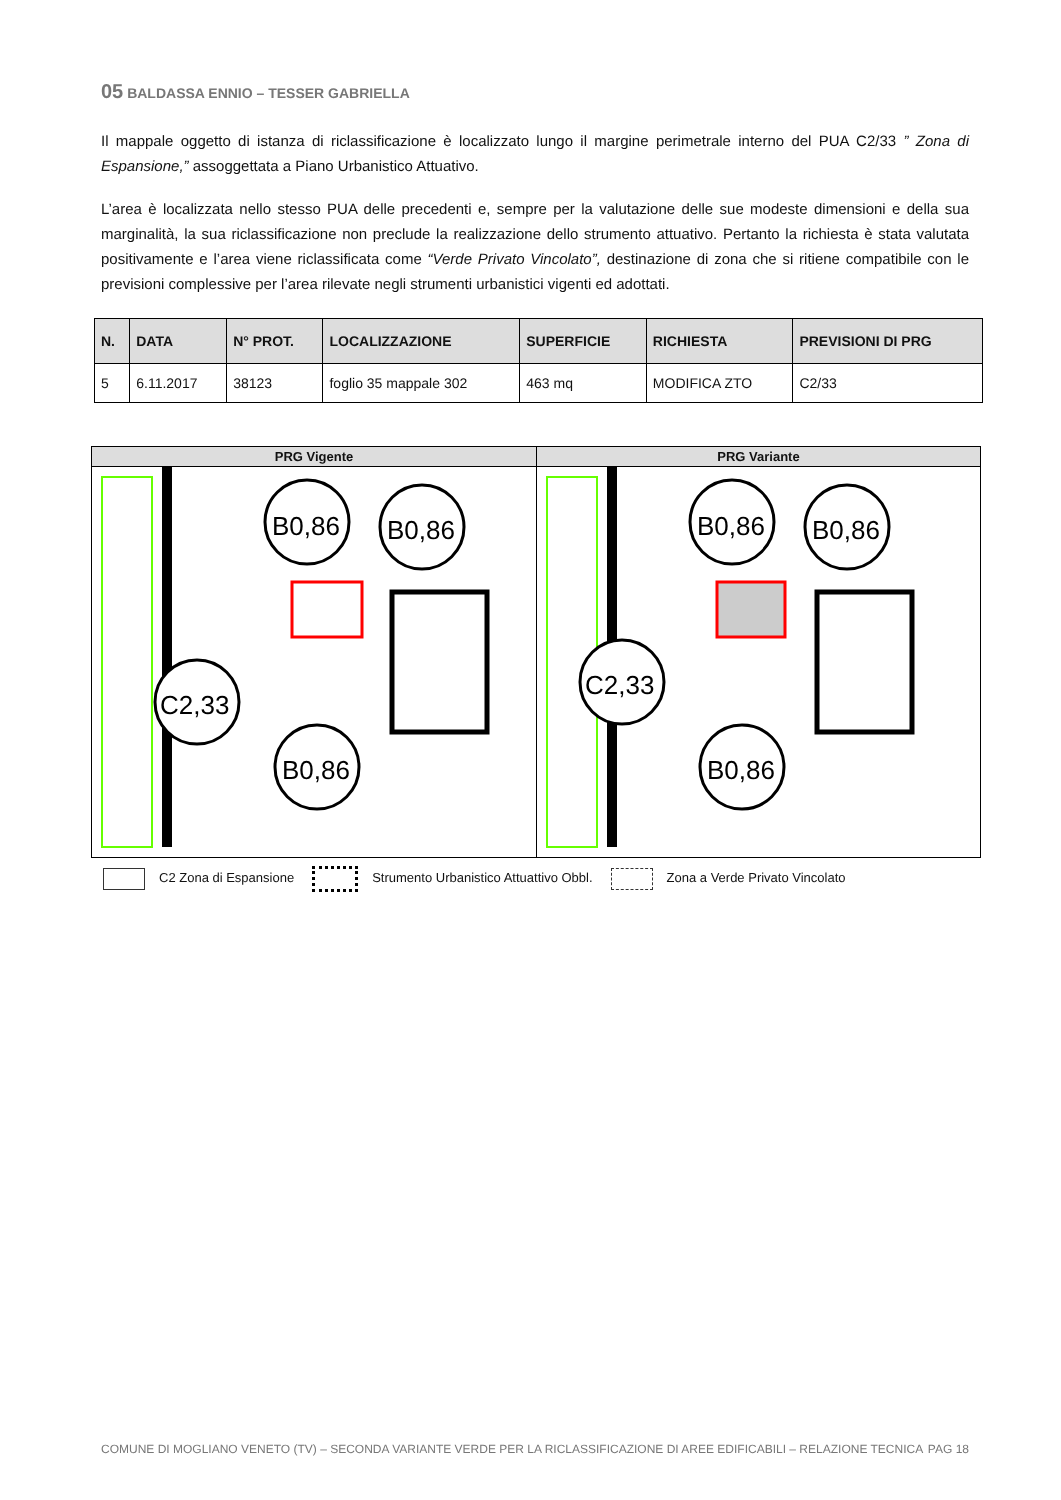05 BALDASSA ENNIO – TESSER GABRIELLA
Il mappale oggetto di istanza di riclassificazione è localizzato lungo il margine perimetrale interno del PUA C2/33 ” Zona di Espansione,” assoggettata a Piano Urbanistico Attuativo.
L’area è localizzata nello stesso PUA delle precedenti e, sempre per la valutazione delle sue modeste dimensioni e della sua marginalità, la sua riclassificazione non preclude la realizzazione dello strumento attuativo. Pertanto la richiesta è stata valutata positivamente e l’area viene riclassificata come “Verde Privato Vincolato”, destinazione di zona che si ritiene compatibile con le previsioni complessive per l’area rilevate negli strumenti urbanistici vigenti ed adottati.
| N. | DATA | N° PROT. | LOCALIZZAZIONE | SUPERFICIE | RICHIESTA | PREVISIONI DI PRG |
| --- | --- | --- | --- | --- | --- | --- |
| 5 | 6.11.2017 | 38123 | foglio 35 mappale 302 | 463 mq | MODIFICA ZTO | C2/33 |
PRG Vigente
B0,86
B0,86
C2,33
B0,86
PRG Variante
B0,86
B0,86
C2,33
B0,86
C2 Zona di Espansione Strumento Urbanistico Attuattivo Obbl. Zona a Verde Privato Vincolato
COMUNE DI MOGLIANO VENETO (TV) – SECONDA VARIANTE VERDE PER LA RICLASSIFICAZIONE DI AREE EDIFICABILI – RELAZIONE TECNICA PAG 18